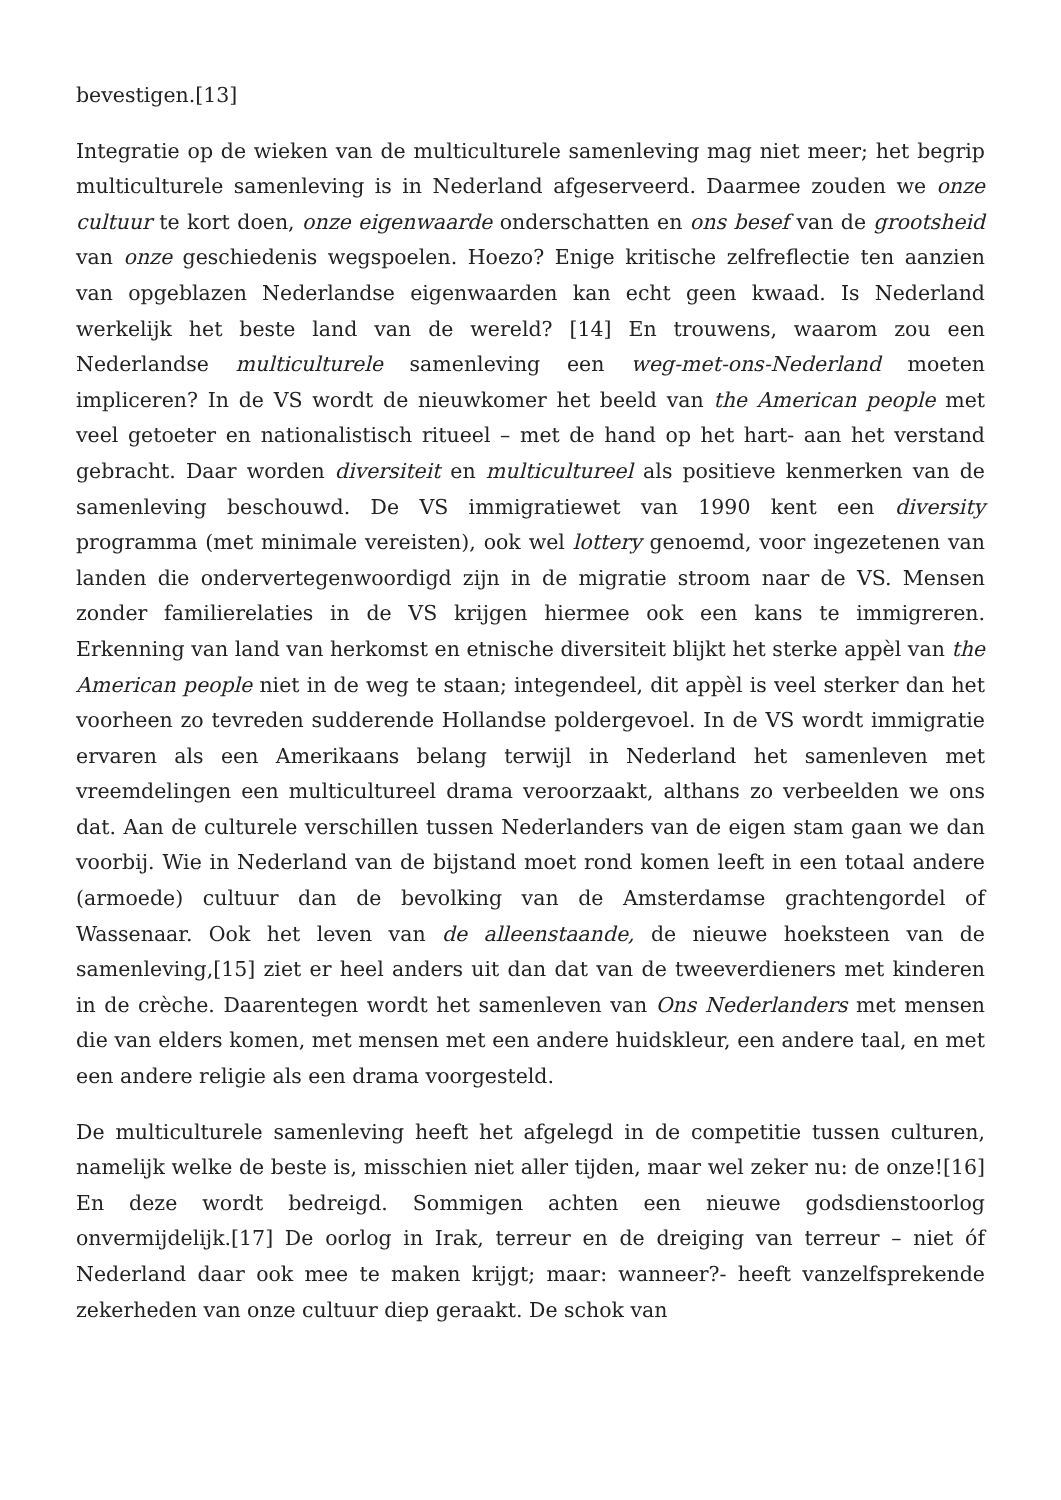bevestigen.[13]
Integratie op de wieken van de multiculturele samenleving mag niet meer; het begrip multiculturele samenleving is in Nederland afgeserveerd. Daarmee zouden we onze cultuur te kort doen, onze eigenwaarde onderschatten en ons besef van de grootsheid van onze geschiedenis wegspoelen. Hoezo? Enige kritische zelfreflectie ten aanzien van opgeblazen Nederlandse eigenwaarden kan echt geen kwaad. Is Nederland werkelijk het beste land van de wereld? [14] En trouwens, waarom zou een Nederlandse multiculturele samenleving een weg-met-ons-Nederland moeten impliceren? In de VS wordt de nieuwkomer het beeld van the American people met veel getoeter en nationalistisch ritueel – met de hand op het hart- aan het verstand gebracht. Daar worden diversiteit en multicultureel als positieve kenmerken van de samenleving beschouwd. De VS immigratiewet van 1990 kent een diversity programma (met minimale vereisten), ook wel lottery genoemd, voor ingezetenen van landen die ondervertegenwoordigd zijn in de migratie stroom naar de VS. Mensen zonder familierelaties in de VS krijgen hiermee ook een kans te immigreren. Erkenning van land van herkomst en etnische diversiteit blijkt het sterke appèl van the American people niet in de weg te staan; integendeel, dit appèl is veel sterker dan het voorheen zo tevreden sudderende Hollandse poldergevoel. In de VS wordt immigratie ervaren als een Amerikaans belang terwijl in Nederland het samenleven met vreemdelingen een multicultureel drama veroorzaakt, althans zo verbeelden we ons dat. Aan de culturele verschillen tussen Nederlanders van de eigen stam gaan we dan voorbij. Wie in Nederland van de bijstand moet rond komen leeft in een totaal andere (armoede) cultuur dan de bevolking van de Amsterdamse grachtengordel of Wassenaar. Ook het leven van de alleenstaande, de nieuwe hoeksteen van de samenleving,[15] ziet er heel anders uit dan dat van de tweeverdieners met kinderen in de crèche. Daarentegen wordt het samenleven van Ons Nederlanders met mensen die van elders komen, met mensen met een andere huidskleur, een andere taal, en met een andere religie als een drama voorgesteld.
De multiculturele samenleving heeft het afgelegd in de competitie tussen culturen, namelijk welke de beste is, misschien niet aller tijden, maar wel zeker nu: de onze![16] En deze wordt bedreigd. Sommigen achten een nieuwe godsdienstoorlog onvermijdelijk.[17] De oorlog in Irak, terreur en de dreiging van terreur – niet óf Nederland daar ook mee te maken krijgt; maar: wanneer?- heeft vanzelfsprekende zekerheden van onze cultuur diep geraakt. De schok van